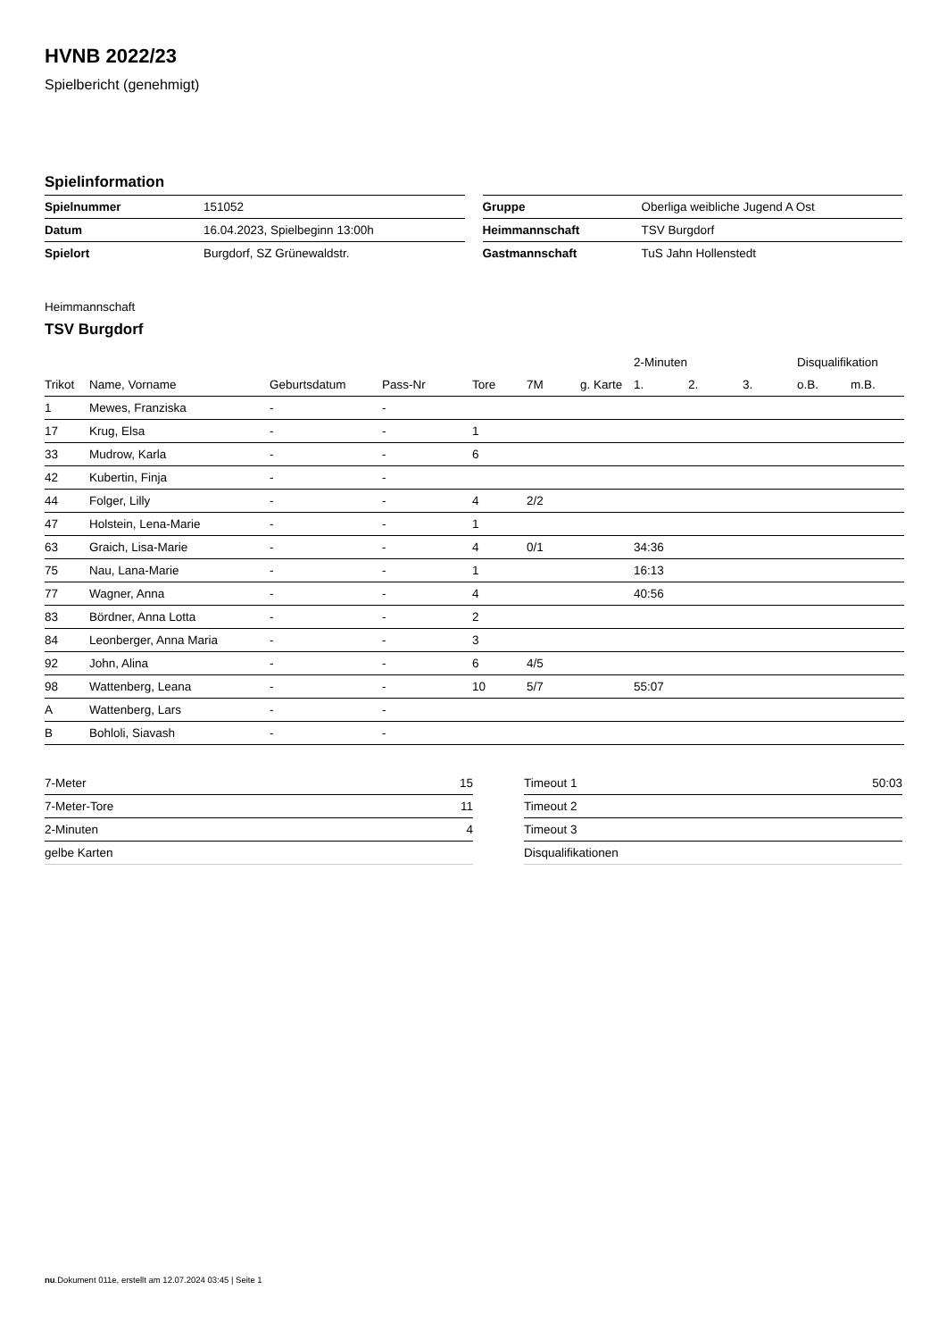HVNB 2022/23
Spielbericht (genehmigt)
Spielinformation
| Spielnummer | 151052 |
| Datum | 16.04.2023, Spielbeginn 13:00h |
| Spielort | Burgdorf, SZ Grünewaldstr. |
| Gruppe | Oberliga weibliche Jugend A Ost |
| Heimmannschaft | TSV Burgdorf |
| Gastmannschaft | TuS Jahn Hollenstedt |
Heimmannschaft
TSV Burgdorf
| | | | | | | | 2-Minuten | | | Disqualifikation | |
| --- | --- | --- | --- | --- | --- | --- | --- | --- | --- | --- | --- |
| Trikot | Name, Vorname | Geburtsdatum | Pass-Nr | Tore | 7M | g. Karte | 1. | 2. | 3. | o.B. | m.B. |
| 1 | Mewes, Franziska | - | - | | | | | | | | |
| 17 | Krug, Elsa | - | - | 1 | | | | | | | |
| 33 | Mudrow, Karla | - | - | 6 | | | | | | | |
| 42 | Kubertin, Finja | - | - | | | | | | | | |
| 44 | Folger, Lilly | - | - | 4 | 2/2 | | | | | | |
| 47 | Holstein, Lena-Marie | - | - | 1 | | | | | | | |
| 63 | Graich, Lisa-Marie | - | - | 4 | 0/1 | | 34:36 | | | | |
| 75 | Nau, Lana-Marie | - | - | 1 | | | 16:13 | | | | |
| 77 | Wagner, Anna | - | - | 4 | | | 40:56 | | | | |
| 83 | Bördner, Anna Lotta | - | - | 2 | | | | | | | |
| 84 | Leonberger, Anna Maria | - | - | 3 | | | | | | | |
| 92 | John, Alina | - | - | 6 | 4/5 | | | | | | |
| 98 | Wattenberg, Leana | - | - | 10 | 5/7 | | 55:07 | | | | |
| A | Wattenberg, Lars | - | - | | | | | | | | |
| B | Bohloli, Siavash | - | - | | | | | | | | |
| 7-Meter | 15 |
| 7-Meter-Tore | 11 |
| 2-Minuten | 4 |
| gelbe Karten | |
| Timeout 1 | 50:03 |
| Timeout 2 | |
| Timeout 3 | |
| Disqualifikationen | |
nu.Dokument 011e, erstellt am 12.07.2024 03:45 | Seite 1